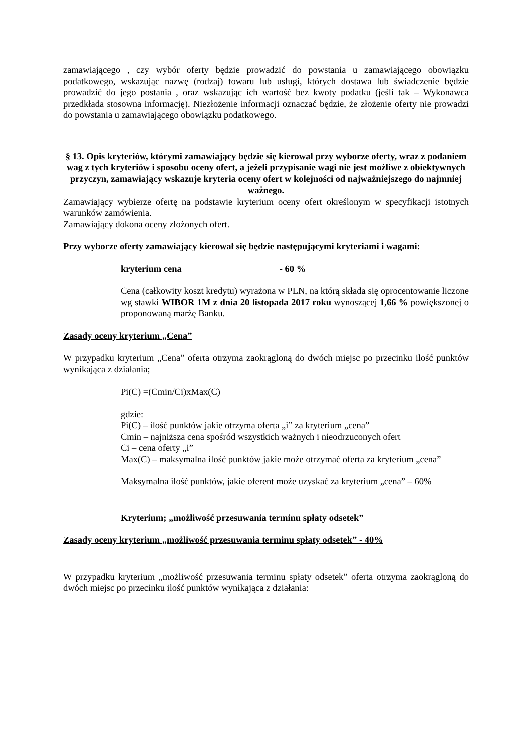zamawiającego , czy wybór oferty będzie prowadzić do powstania u zamawiającego obowiązku podatkowego, wskazując nazwę (rodzaj) towaru lub usługi, których dostawa lub świadczenie będzie prowadzić do jego postania , oraz wskazując ich wartość bez kwoty podatku (jeśli tak – Wykonawca przedkłada stosowna informację). Niezłożenie informacji oznaczać będzie, że złożenie oferty nie prowadzi do powstania u zamawiającego obowiązku podatkowego.
§ 13. Opis kryteriów, którymi zamawiający będzie się kierował przy wyborze oferty, wraz z podaniem wag z tych kryteriów i sposobu oceny ofert, a jeżeli przypisanie wagi nie jest możliwe z obiektywnych przyczyn, zamawiający wskazuje kryteria oceny ofert w kolejności od najważniejszego do najmniej ważnego.
Zamawiający wybierze ofertę na podstawie kryterium oceny ofert określonym w specyfikacji istotnych warunków zamówienia.
Zamawiający dokona oceny złożonych ofert.
Przy wyborze oferty zamawiający kierował się będzie następującymi kryteriami i wagami:
kryterium cena - 60 %
Cena (całkowity koszt kredytu) wyrażona w PLN, na którą składa się oprocentowanie liczone wg stawki WIBOR 1M z dnia 20 listopada 2017 roku wynoszącej 1,66 % powiększonej o proponowaną marżę Banku.
Zasady oceny kryterium „Cena”
W przypadku kryterium „Cena” oferta otrzyma zaokrągloną do dwóch miejsc po przecinku ilość punktów wynikająca z działania;
Pi(C) =(Cmin/Ci)xMax(C)
gdzie:
Pi(C) – ilość punktów jakie otrzyma oferta „i” za kryterium „cena”
Cmin – najniższa cena spośród wszystkich ważnych i nieodrzuconych ofert
Ci – cena oferty „i”
Max(C) – maksymalna ilość punktów jakie może otrzymać oferta za kryterium „cena”
Maksymalna ilość punktów, jakie oferent może uzyskać za kryterium „cena” – 60%
Kryterium; „możliwość przesuwania terminu spłaty odsetek”
Zasady oceny kryterium „możliwość przesuwania terminu spłaty odsetek” - 40%
W przypadku kryterium „możliwość przesuwania terminu spłaty odsetek” oferta otrzyma zaokrągloną do dwóch miejsc po przecinku ilość punktów wynikająca z działania: